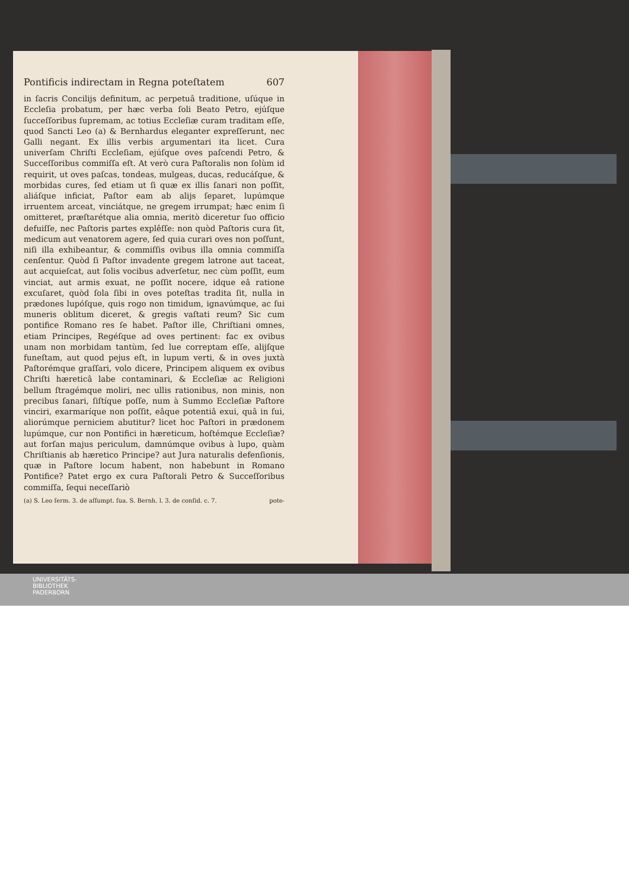Pontificis indirectam in Regna poteſtatem 607
in ſacris Concilijs definitum, ac perpetuâ traditione, uſúque in Eccleſia probatum, per hæc verba ſoli Beato Petro, ejúſque ſucceſſoribus ſupremam, ac totius Eccleſiæ curam traditam eſſe, quod Sancti Leo (a) & Bernhardus eleganter expreſſerunt, nec Galli negant. Ex illis verbis argumentari ita licet. Cura univerſam Chriſti Eccleſiam, ejúſque oves paſcendi Petro, & Succeſſoribus commiſſa eſt. At verò cura Paſtoralis non ſolùm id requirit, ut oves paſcas, tondeas, mulgeas, ducas, reducáſque, & morbidas cures, ſed etiam ut ſi quæ ex illis ſanari non poſſit, aliáſque inficiat, Paſtor eam ab alijs ſeparet, lupúmque irruentem arceat, vinciátque, ne gregem irrumpat; hæc enim ſi omitteret, præſtarétque alia omnia, meritò diceretur ſuo officio defuiſſe, nec Paſtoris partes explêſſe: non quòd Paſtoris cura ſit, medicum aut venatorem agere, ſed quia curari oves non poſſunt, niſi illa exhibeantur, & commiſſis ovibus illa omnia commiſſa cenſentur. Quòd ſi Paſtor invadente gregem latrone aut taceat, aut acquieſcat, aut ſolis vocibus adverſetur, nec cùm poſſit, eum vinciat, aut armis exuat, ne poſſit nocere, idque eâ ratione excuſaret, quòd ſola ſibi in oves poteſtas tradita ſit, nulla in prædones lupóſque, quis rogo non timidum, ignavúmque, ac ſui muneris oblitum diceret, & gregis vaſtati reum? Sic cum pontifice Romano res ſe habet. Paſtor ille, Chriſtiani omnes, etiam Principes, Regéſque ad oves pertinent: fac ex ovibus unam non morbidam tantùm, ſed lue correptam eſſe, alijſque funeſtam, aut quod pejus eſt, in lupum verti, & in oves juxtà Paſtorémque graſſari, volo dicere, Principem aliquem ex ovibus Chriſti hæreticâ labe contaminari, & Eccleſiæ ac Religioni bellum ſtragémque moliri, nec ullis rationibus, non minis, non precibus ſanari, ſiſtíque poſſe, num à Summo Eccleſiæ Paſtore vinciri, exarmaríque non poſſit, eâque potentiâ exui, quâ in ſui, aliorúmque perniciem abutitur? licet hoc Paſtori in prædonem lupúmque, cur non Pontifici in hæreticum, hoſtémque Eccleſiæ? aut forſan majus periculum, damnúmque ovibus à lupo, quàm Chriſtianis ab hæretico Principe? aut Jura naturalis defenſionis, quæ in Paſtore locum habent, non habebunt in Romano Pontifice? Patet ergo ex cura Paſtorali Petro & Succeſſoribus commiſſa, ſequi neceſſariò
(a) S. Leo ſerm. 3. de aſſumpt. ſua. S. Bernh. l. 3. de conſid. c. 7. pote-
UNIVERSITÄTS-
BIBLIOTHEK
PADERBORN